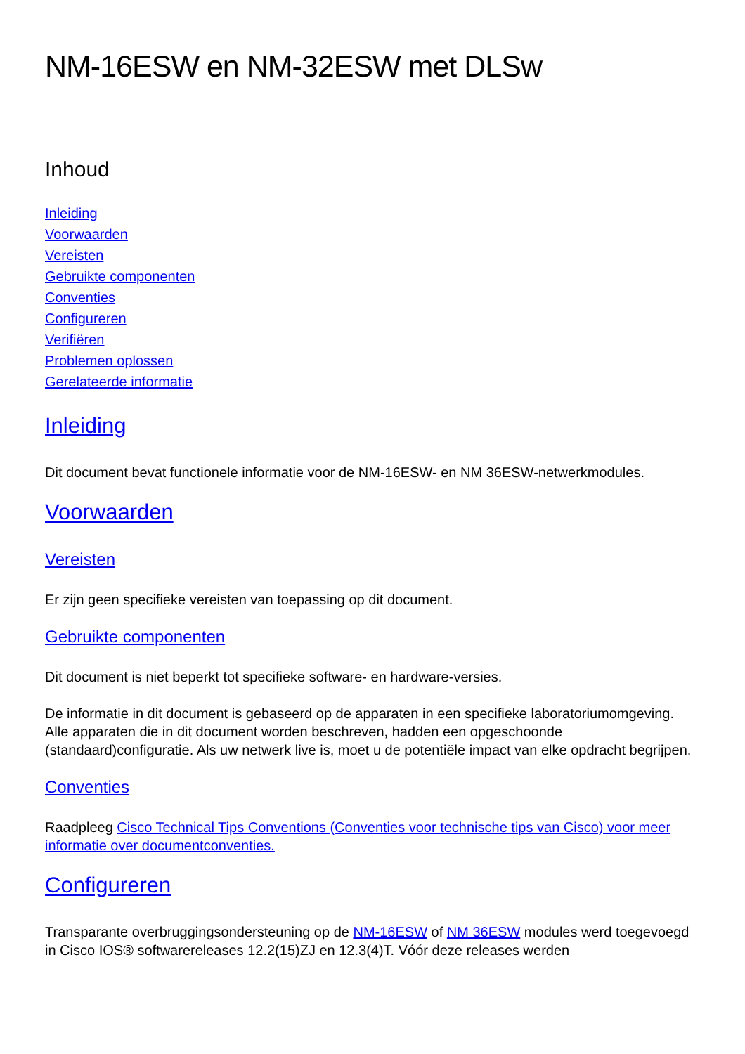NM-16ESW en NM-32ESW met DLSw
Inhoud
Inleiding
Voorwaarden
Vereisten
Gebruikte componenten
Conventies
Configureren
Verifiëren
Problemen oplossen
Gerelateerde informatie
Inleiding
Dit document bevat functionele informatie voor de NM-16ESW- en NM 36ESW-netwerkmodules.
Voorwaarden
Vereisten
Er zijn geen specifieke vereisten van toepassing op dit document.
Gebruikte componenten
Dit document is niet beperkt tot specifieke software- en hardware-versies.
De informatie in dit document is gebaseerd op de apparaten in een specifieke laboratoriumomgeving. Alle apparaten die in dit document worden beschreven, hadden een opgeschoonde (standaard)configuratie. Als uw netwerk live is, moet u de potentiële impact van elke opdracht begrijpen.
Conventies
Raadpleeg Cisco Technical Tips Conventions (Conventies voor technische tips van Cisco) voor meer informatie over documentconventies.
Configureren
Transparante overbruggingsondersteuning op de NM-16ESW of NM 36ESW modules werd toegevoegd in Cisco IOS® softwarereleases 12.2(15)ZJ en 12.3(4)T. Vóór deze releases werden